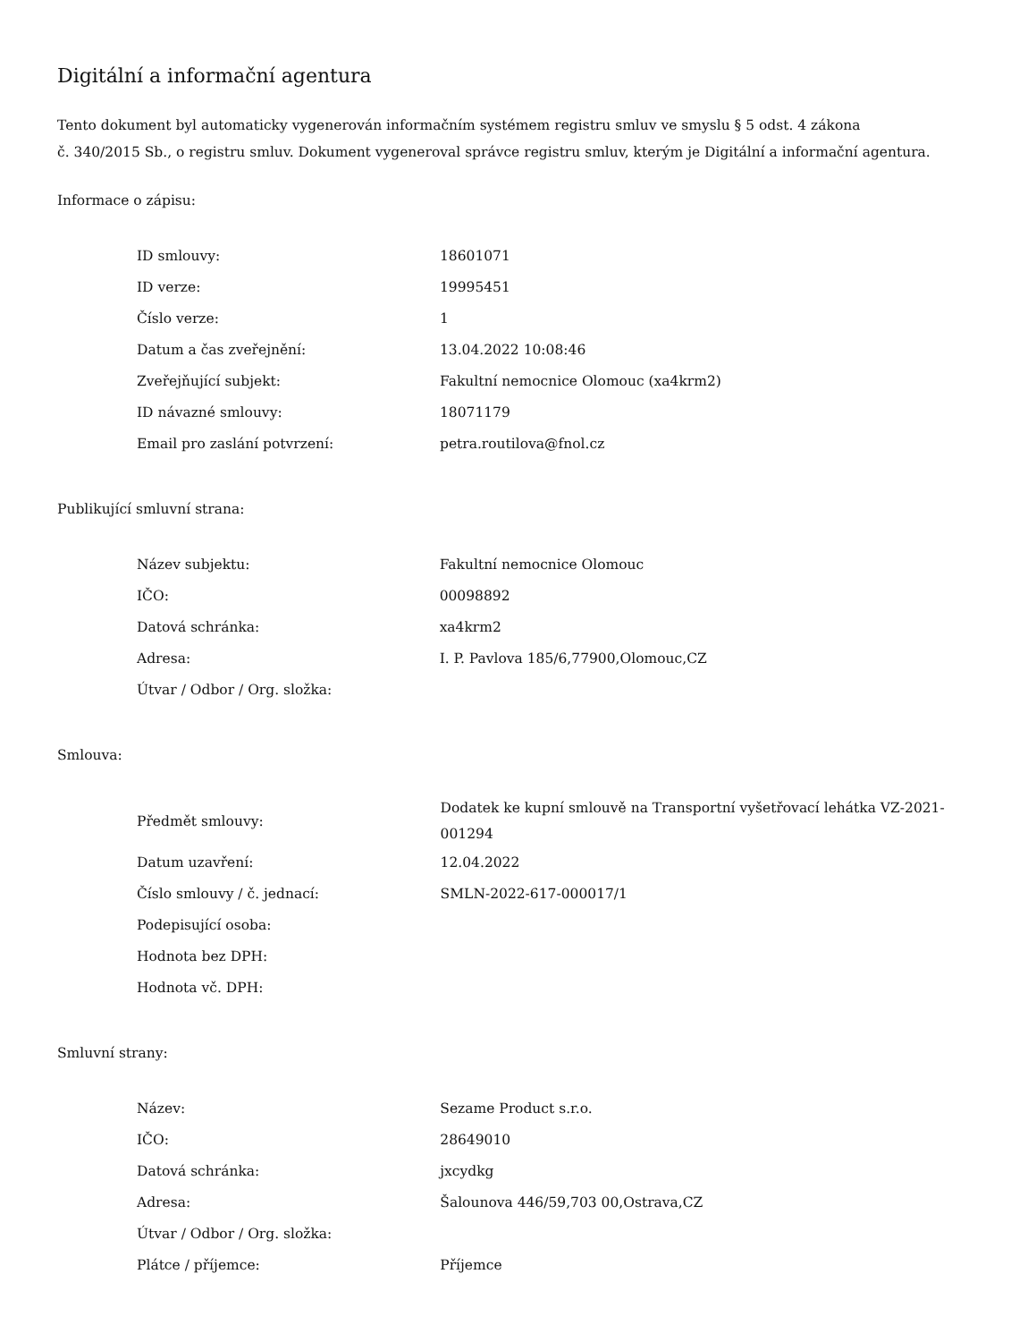Digitální a informační agentura
Tento dokument byl automaticky vygenerován informačním systémem registru smluv ve smyslu § 5 odst. 4 zákona
č. 340/2015 Sb., o registru smluv. Dokument vygeneroval správce registru smluv, kterým je Digitální a informační agentura.
Informace o zápisu:
| ID smlouvy: | 18601071 |
| ID verze: | 19995451 |
| Číslo verze: | 1 |
| Datum a čas zveřejnění: | 13.04.2022 10:08:46 |
| Zveřejňující subjekt: | Fakultní nemocnice Olomouc (xa4krm2) |
| ID návazné smlouvy: | 18071179 |
| Email pro zaslání potvrzení: | petra.routilova@fnol.cz |
Publikující smluvní strana:
| Název subjektu: | Fakultní nemocnice Olomouc |
| IČO: | 00098892 |
| Datová schránka: | xa4krm2 |
| Adresa: | I. P. Pavlova 185/6,77900,Olomouc,CZ |
| Útvar / Odbor / Org. složka: | |
Smlouva:
| Předmět smlouvy: | Dodatek ke kupní smlouvě na Transportní vyšetřovací lehátka VZ-2021-001294 |
| Datum uzavření: | 12.04.2022 |
| Číslo smlouvy / č. jednací: | SMLN-2022-617-000017/1 |
| Podepisující osoba: | |
| Hodnota bez DPH: | |
| Hodnota vč. DPH: | |
Smluvní strany:
| Název: | Sezame Product s.r.o. |
| IČO: | 28649010 |
| Datová schránka: | jxcydkg |
| Adresa: | Šalounova 446/59,703 00,Ostrava,CZ |
| Útvar / Odbor / Org. složka: | |
| Plátce / příjemce: | Příjemce |